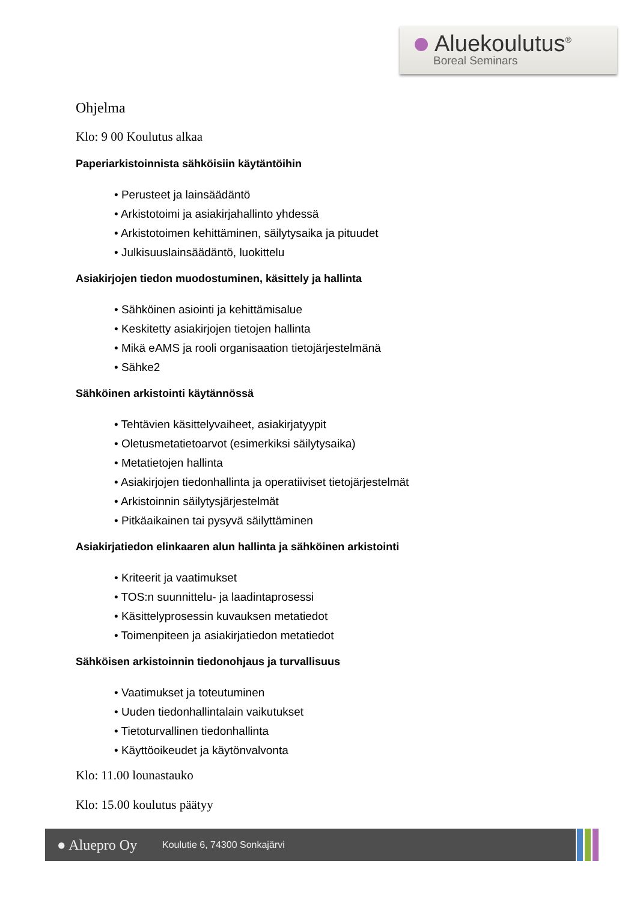Aluekoulutus<sup>®</sup>
Boreal Seminars
Ohjelma
Klo: 9 00 Koulutus alkaa
Paperiarkistoinnista sähköisiin käytäntöihin
• Perusteet ja lainsäädäntö
• Arkistotoimi ja asiakirjahallinto yhdessä
• Arkistotoimen kehittäminen, säilytysaika ja pituudet
• Julkisuuslainsäädäntö, luokittelu
Asiakirjojen tiedon muodostuminen, käsittely ja hallinta
• Sähköinen asiointi ja kehittämisalue
• Keskitetty asiakirjojen tietojen hallinta
• Mikä eAMS ja rooli organisaation tietojärjestelmänä
• Sähke2
Sähköinen arkistointi käytännössä
• Tehtävien käsittelyvaiheet, asiakirjatyypit
• Oletusmetatietoarvot (esimerkiksi säilytysaika)
• Metatietojen hallinta
• Asiakirjojen tiedonhallinta ja operatiiviset tietojärjestelmät
• Arkistoinnin säilytysjärjestelmät
• Pitkäaikainen tai pysyvä säilyttäminen
Asiakirjatiedon elinkaaren alun hallinta ja sähköinen arkistointi
• Kriteerit ja vaatimukset
• TOS:n suunnittelu- ja laadintaprosessi
• Käsittelyprosessin kuvauksen metatiedot
• Toimenpiteen ja asiakirjatiedon metatiedot
Sähköisen arkistoinnin tiedonohjaus ja turvallisuus
• Vaatimukset ja toteutuminen
• Uuden tiedonhallintalain vaikutukset
• Tietoturvallinen tiedonhallinta
• Käyttöoikeudet ja käytönvalvonta
Klo: 11.00 lounastauko
Klo: 15.00 koulutus päätyy
● Aluepro Oy
Koulutie 6, 74300 Sonkajärvi